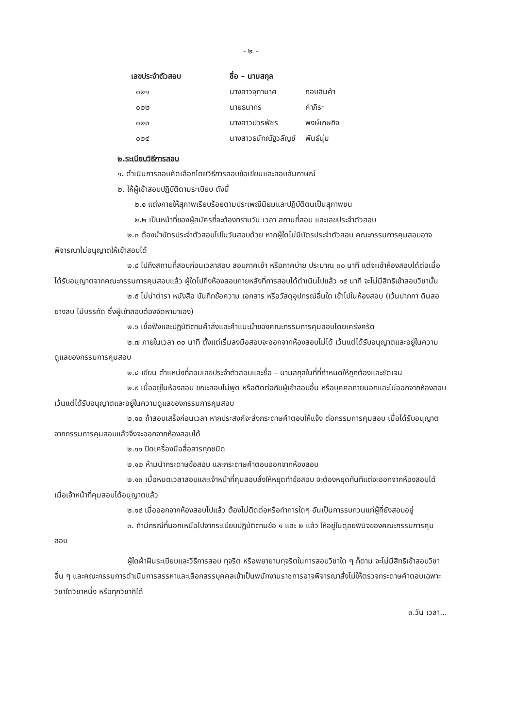- ๒ -
| เลขประจำตัวสอบ | ชื่อ – นามสกุล | |
| --- | --- | --- |
| ๐๒๑ | นางสาวจุฑามาศ | กอบสินค้า |
| ๐๒๒ | นายธนากร | คำภิระ |
| ๐๒๓ | นางสาวปวรพัชร | พงษ์เกษกิจ |
| ๐๒๔ | นางสาวธนัทณัฐวลัญช์ | พันธ์นุ่ม |
๒.ระเบียบวิธีการสอบ
๑. ดำเนินการสอบคัดเลือกโดยวิธีการสอบข้อเขียนและสอบสัมภาษณ์
๒. ให้ผู้เข้าสอบปฏิบัติตามระเบียบ ดังนี้
๒.๑ แต่งกายให้สุภาพเรียบร้อยตามประเพณีนิยมและปฏิบัติตนเป็นสุภาพชน
๒.๒ เป็นหน้าที่ของผู้สมัครที่จะต้องทราบวัน เวลา สถานที่สอบ และเลขประจำตัวสอบ
๒.๓ ต้องนำบัตรประจำตัวสอบไปในวันสอบด้วย หากผู้ใดไม่มีบัตรประจำตัวสอบ คณะกรรมการคุมสอบอาจพิจารณาไม่อนุญาตให้เข้าสอบได้
๒.๔ ไปถึงสถานที่สอบก่อนเวลาสอบ สอบภาคเช้า หรือภาคบ่าย ประมาณ ๓๐ นาที แต่จะเข้าห้องสอบได้ต่อเมื่อได้รับอนุญาตจากคณะกรรมการคุมสอบแล้ว ผู้ใดไปถึงห้องสอบภายหลังที่การสอบได้ดำเนินไปแล้ว ๑๕ นาที จะไม่มีสิทธิเข้าสอบวิชานั้น
๒.๕ ไม่นำตำรา หนังสือ บันทึกข้อความ เอกสาร หรือวัสดุอุปกรณ์อื่นใด เข้าไปในห้องสอบ (เว้นปากกา ดินสอ ยางลบ ไม้บรรทัด ซึ่งผู้เข้าสอบต้องจัดหามาเอง)
๒.๖ เชื่อฟังและปฏิบัติตามคำสั่งและคำแนะนำของคณะกรรมการคุมสอบโดยเคร่งครัด
๒.๗ ภายในเวลา ๓๐ นาที ตั้งแต่เริ่มลงมือสอบจะออกจากห้องสอบไม่ได้ เว้นแต่ได้รับอนุญาตและอยู่ในความดูแลของกรรมการคุมสอบ
๒.๘ เขียน ตำแหน่งที่สอบเลขประจำตัวสอบและชื่อ – นามสกุลในที่ที่กำหนดให้ถูกต้องและชัดเจน
๒.๙ เมื่ออยู่ในห้องสอบ ขณะสอบไม่พูด หรือติดต่อกับผู้เข้าสอบอื่น หรือบุคคลภายนอกและไม่ออกจากห้องสอบ เว้นแต่ได้รับอนุญาตและอยู่ในความดูแลของกรรมการคุมสอบ
๒.๑๐ ถ้าสอบเสร็จก่อนเวลา หากประสงค์จะส่งกระดาษคำตอบให้แจ้ง ต่อกรรมการคุมสอบ เมื่อได้รับอนุญาตจากกรรมการคุมสอบแล้วจึงจะออกจากห้องสอบได้
๒.๑๑ ปิดเครื่องมือสื่อสารทุกชนิด
๒.๑๒ ห้ามนำกระดาษข้อสอบ และกระดาษคำตอบออกจากห้องสอบ
๒.๑๓ เมื่อหมดเวลาสอบและเจ้าหน้าที่คุมสอบสั่งให้หยุดทำข้อสอบ จะต้องหยุดทันทีแต่จะออกจากห้องสอบได้เมื่อเจ้าหน้าที่คุมสอบได้อนุญาตแล้ว
๒.๑๔ เมื่อออกจากห้องสอบไปแล้ว ต้องไม่ติดต่อหรือทำการใดๆ อันเป็นการรบกวนแก่ผู้ที่ยังสอบอยู่
๓. ถ้ามีกรณีที่นอกเหนือไปจากระเบียบปฏิบัติตามข้อ ๑ และ ๒ แล้ว ให้อยู่ในดุลยพินิจของคณะกรรมการคุมสอบ
ผู้ใดฝ่าฝืนระเบียบและวิธีการสอบ ทุจริต หรือพยายามทุจริตในการสอบวิชาใด ๆ ก็ตาม จะไม่มีสิทธิเข้าสอบวิชาอื่น ๆ และคณะกรรมการดำเนินการสรรหาและเลือกสรรบุคคลเข้าเป็นพนักงานราชการอาจพิจารณาสั่งไม่ให้ตรวจกระดาษคำตอบเฉพาะวิชาใดวิชาหนึ่ง หรือทุกวิชาก็ได้
๓.วัน เวลา...